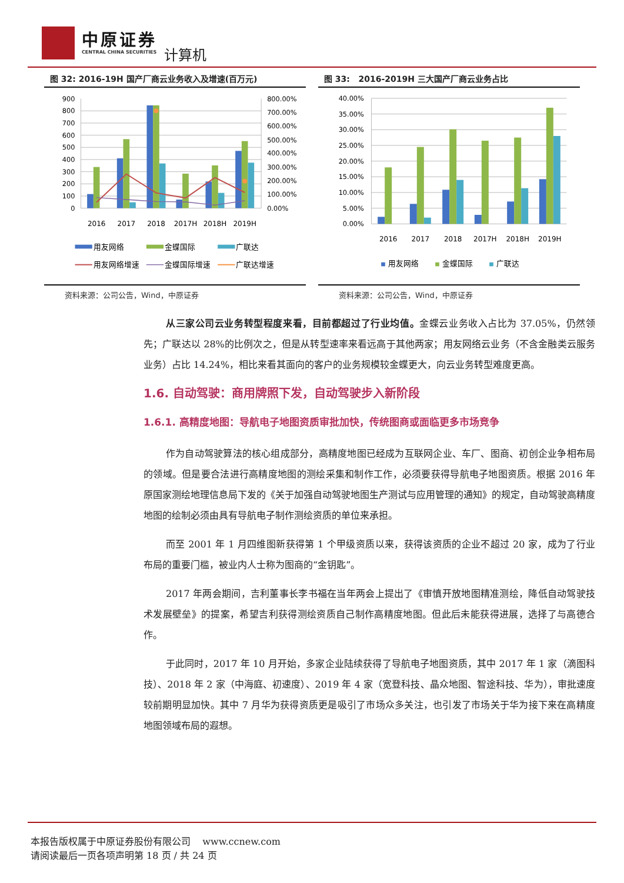中原证券
CENTRAL CHINA SECURITIES
计算机
图 32: 2016-19H 国产厂商云业务收入及增速(百万元)
900
800
700
600
500
400
300
200
100
0
800.00%
700.00%
600.00%
500.00%
400.00%
300.00%
200.00%
100.00%
0.00%
2016
2017
2018
2017H
2018H
2019H
用友网络
金蝶国际
广联达
用友网络增速
金蝶国际增速
广联达增速
资料来源：公司公告，Wind，中原证券
图 33: 2016-2019H 三大国产厂商云业务占比
40.00%
35.00%
30.00%
25.00%
20.00%
15.00%
10.00%
5.00%
0.00%
2016
2017
2018
2017H
2018H
2019H
用友网络
金蝶国际
广联达
资料来源：公司公告，Wind，中原证券
从三家公司云业务转型程度来看，目前都超过了行业均值。金蝶云业务收入占比为 37.05%，仍然领先；广联达以 28%的比例次之，但是从转型速率来看远高于其他两家；用友网络云业务（不含金融类云服务业务）占比 14.24%，相比来看其面向的客户的业务规模较金蝶更大，向云业务转型难度更高。
1.6. 自动驾驶：商用牌照下发，自动驾驶步入新阶段
1.6.1. 高精度地图：导航电子地图资质审批加快，传统图商或面临更多市场竞争
作为自动驾驶算法的核心组成部分，高精度地图已经成为互联网企业、车厂、图商、初创企业争相布局的领域。但是要合法进行高精度地图的测绘采集和制作工作，必须要获得导航电子地图资质。根据 2016 年原国家测绘地理信息局下发的《关于加强自动驾驶地图生产测试与应用管理的通知》的规定，自动驾驶高精度地图的绘制必须由具有导航电子制作测绘资质的单位来承担。
而至 2001 年 1 月四维图新获得第 1 个甲级资质以来，获得该资质的企业不超过 20 家，成为了行业布局的重要门槛，被业内人士称为图商的“金钥匙”。
2017 年两会期间，吉利董事长李书福在当年两会上提出了《审慎开放地图精准测绘，降低自动驾驶技术发展壁垒》的提案，希望吉利获得测绘资质自己制作高精度地图。但此后未能获得进展，选择了与高德合作。
于此同时，2017 年 10 月开始，多家企业陆续获得了导航电子地图资质，其中 2017 年 1 家（滴图科技）、2018 年 2 家（中海庭、初速度）、2019 年 4 家（宽登科技、晶众地图、智途科技、华为），审批速度较前期明显加快。其中 7 月华为获得资质更是吸引了市场众多关注，也引发了市场关于华为接下来在高精度地图领域布局的遐想。
本报告版权属于中原证券股份有限公司 www.ccnew.com
请阅读最后一页各项声明第 18 页 / 共 24 页